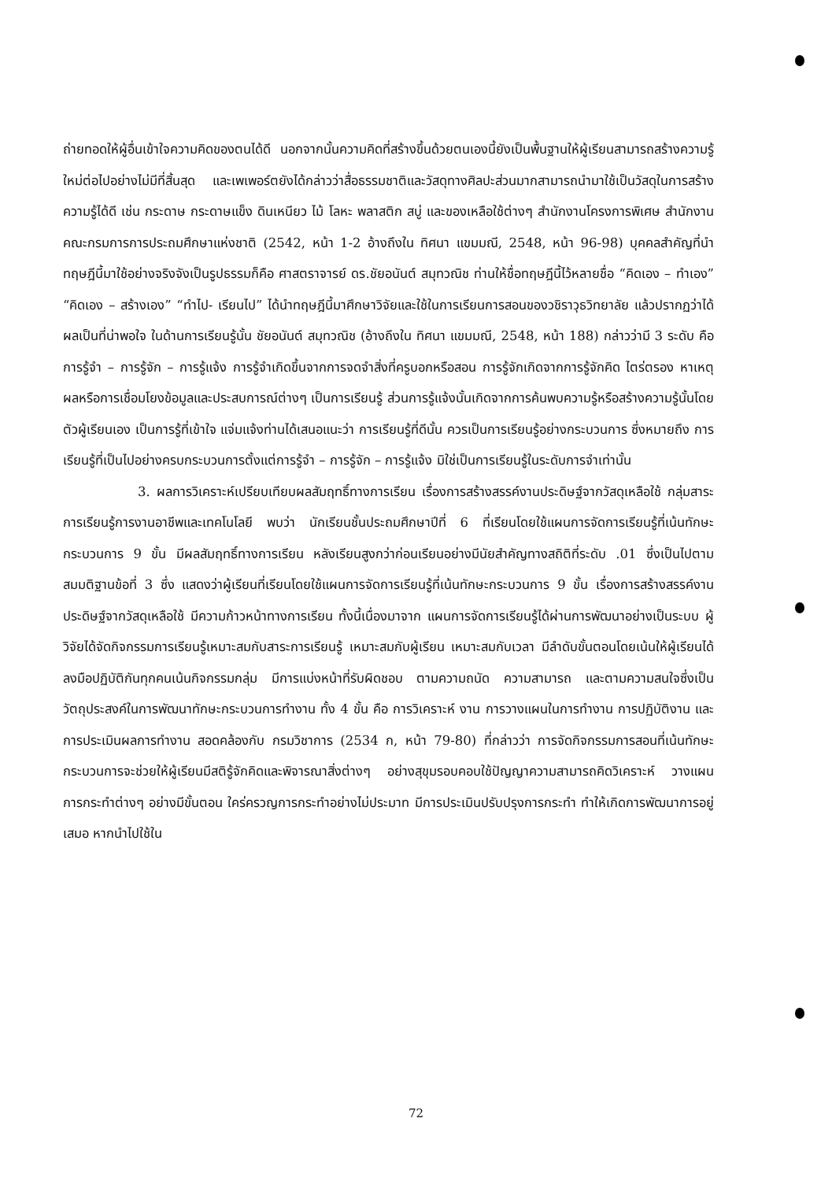ถ่ายทอดให้ผู้อื่นเข้าใจความคิดของตนได้ดี นอกจากนั้นความคิดที่สร้างขึ้นด้วยตนเองนี้ยังเป็นพื้นฐานให้ผู้เรียนสามารถสร้างความรู้ใหม่ต่อไปอย่างไม่มีที่สิ้นสุด และเพเพอร์ตยังได้กล่าวว่าสื่อธรรมชาติและวัสดุทางศิลปะส่วนมากสามารถนำมาใช้เป็นวัสดุในการสร้างความรู้ได้ดี เช่น กระดาษ กระดาษแข็ง ดินเหนียว ไม้ โลหะ พลาสติก สบู่ และของเหลือใช้ต่างๆ สำนักงานโครงการพิเศษ สำนักงานคณะกรมการการประถมศึกษาแห่งชาติ (2542, หน้า 1-2 อ้างถึงใน ทิศนา แขมมณี, 2548, หน้า 96-98) บุคคลสำคัญที่นำทฤษฎีนี้มาใช้อย่างจริงจังเป็นรูปธรรมก็คือ ศาสตราจารย์ ดร.ชัยอนันต์ สมุทวณิช ท่านให้ชื่อทฤษฎีนี้ไว้หลายชื่อ “คิดเอง – ทำเอง” “คิดเอง – สร้างเอง” “ทำไป- เรียนไป” ได้นำทฤษฎีนี้มาศึกษาวิจัยและใช้ในการเรียนการสอนของวชิราวุธวิทยาลัย แล้วปรากฏว่าได้ผลเป็นที่น่าพอใจ ในด้านการเรียนรู้นั้น ชัยอนันต์ สมุทวณิช (อ้างถึงใน ทิศนา แขมมณี, 2548, หน้า 188) กล่าวว่ามี 3 ระดับ คือ การรู้จำ – การรู้จัก – การรู้แจ้ง การรู้จำเกิดขึ้นจากการจดจำสิ่งที่ครูบอกหรือสอน การรู้จักเกิดจากการรู้จักคิด ไตร่ตรอง หาเหตุผลหรือการเชื่อมโยงข้อมูลและประสบการณ์ต่างๆ เป็นการเรียนรู้ ส่วนการรู้แจ้งนั้นเกิดจากการค้นพบความรู้หรือสร้างความรู้นั้นโดยตัวผู้เรียนเอง เป็นการรู้ที่เข้าใจ แจ่มแจ้งท่านได้เสนอแนะว่า การเรียนรู้ที่ดีนั้น ควรเป็นการเรียนรู้อย่างกระบวนการ ซึ่งหมายถึง การเรียนรู้ที่เป็นไปอย่างครบกระบวนการตั้งแต่การรู้จำ – การรู้จัก – การรู้แจ้ง มิใช่เป็นการเรียนรู้ในระดับการจำเท่านั้น
3. ผลการวิเคราะห์เปรียบเทียบผลสัมฤทธิ์ทางการเรียน เรื่องการสร้างสรรค์งานประดิษฐ์จากวัสดุเหลือใช้ กลุ่มสาระการเรียนรู้การงานอาชีพและเทคโนโลยี พบว่า นักเรียนชั้นประถมศึกษาปีที่ 6 ที่เรียนโดยใช้แผนการจัดการเรียนรู้ที่เน้นทักษะกระบวนการ 9 ขั้น มีผลสัมฤทธิ์ทางการเรียน หลังเรียนสูงกว่าก่อนเรียนอย่างมีนัยสำคัญทางสถิติที่ระดับ .01 ซึ่งเป็นไปตามสมมติฐานข้อที่ 3 ซึ่ง แสดงว่าผู้เรียนที่เรียนโดยใช้แผนการจัดการเรียนรู้ที่เน้นทักษะกระบวนการ 9 ขั้น เรื่องการสร้างสรรค์งานประดิษฐ์จากวัสดุเหลือใช้ มีความก้าวหน้าทางการเรียน ทั้งนี้เนื่องมาจาก แผนการจัดการเรียนรู้ได้ผ่านการพัฒนาอย่างเป็นระบบ ผู้วิจัยได้จัดกิจกรรมการเรียนรู้เหมาะสมกับสาระการเรียนรู้ เหมาะสมกับผู้เรียน เหมาะสมกับเวลา มีลำดับขั้นตอนโดยเน้นให้ผู้เรียนได้ลงมือปฏิบัติกันทุกคนเน้นกิจกรรมกลุ่ม มีการแบ่งหน้าที่รับผิดชอบ ตามความถนัด ความสามารถ และตามความสนใจซึ่งเป็นวัตถุประสงค์ในการพัฒนาทักษะกระบวนการทำงาน ทั้ง 4 ขั้น คือ การวิเคราะห์ งาน การวางแผนในการทำงาน การปฏิบัติงาน และการประเมินผลการทำงาน สอดคล้องกับ กรมวิชาการ (2534 ก, หน้า 79-80) ที่กล่าวว่า การจัดกิจกรรมการสอนที่เน้นทักษะกระบวนการจะช่วยให้ผู้เรียนมีสติรู้จักคิดและพิจารณาสิ่งต่างๆ อย่างสุขุมรอบคอบใช้ปัญญาความสามารถคิดวิเคราะห์ วางแผนการกระทำต่างๆ อย่างมีขั้นตอน ใคร่ครวญการกระทำอย่างไม่ประมาท มีการประเมินปรับปรุงการกระทำ ทำให้เกิดการพัฒนาการอยู่เสมอ หากนำไปใช้ใน
72